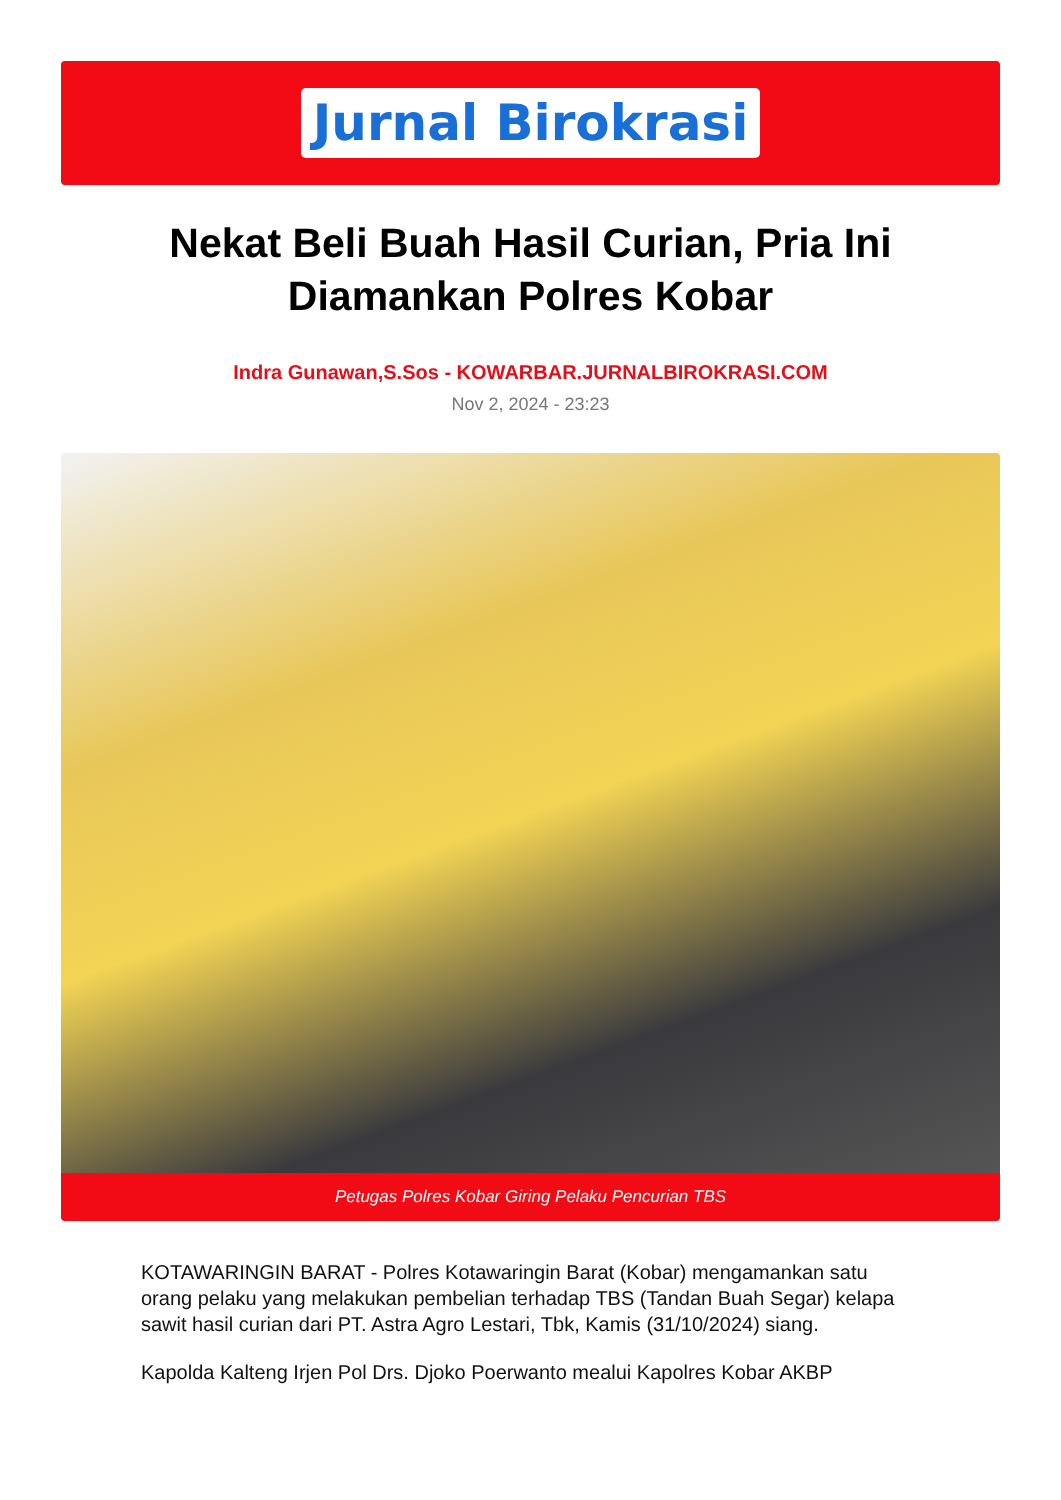Jurnal Birokrasi
Nekat Beli Buah Hasil Curian, Pria Ini Diamankan Polres Kobar
Indra Gunawan,S.Sos - KOWARBAR.JURNALBIROKRASI.COM
Nov 2, 2024 - 23:23
Petugas Polres Kobar Giring Pelaku Pencurian TBS
KOTAWARINGIN BARAT - Polres Kotawaringin Barat (Kobar) mengamankan satu orang pelaku yang melakukan pembelian terhadap TBS (Tandan Buah Segar) kelapa sawit hasil curian dari PT. Astra Agro Lestari, Tbk, Kamis (31/10/2024) siang.
Kapolda Kalteng Irjen Pol Drs. Djoko Poerwanto mealui Kapolres Kobar AKBP